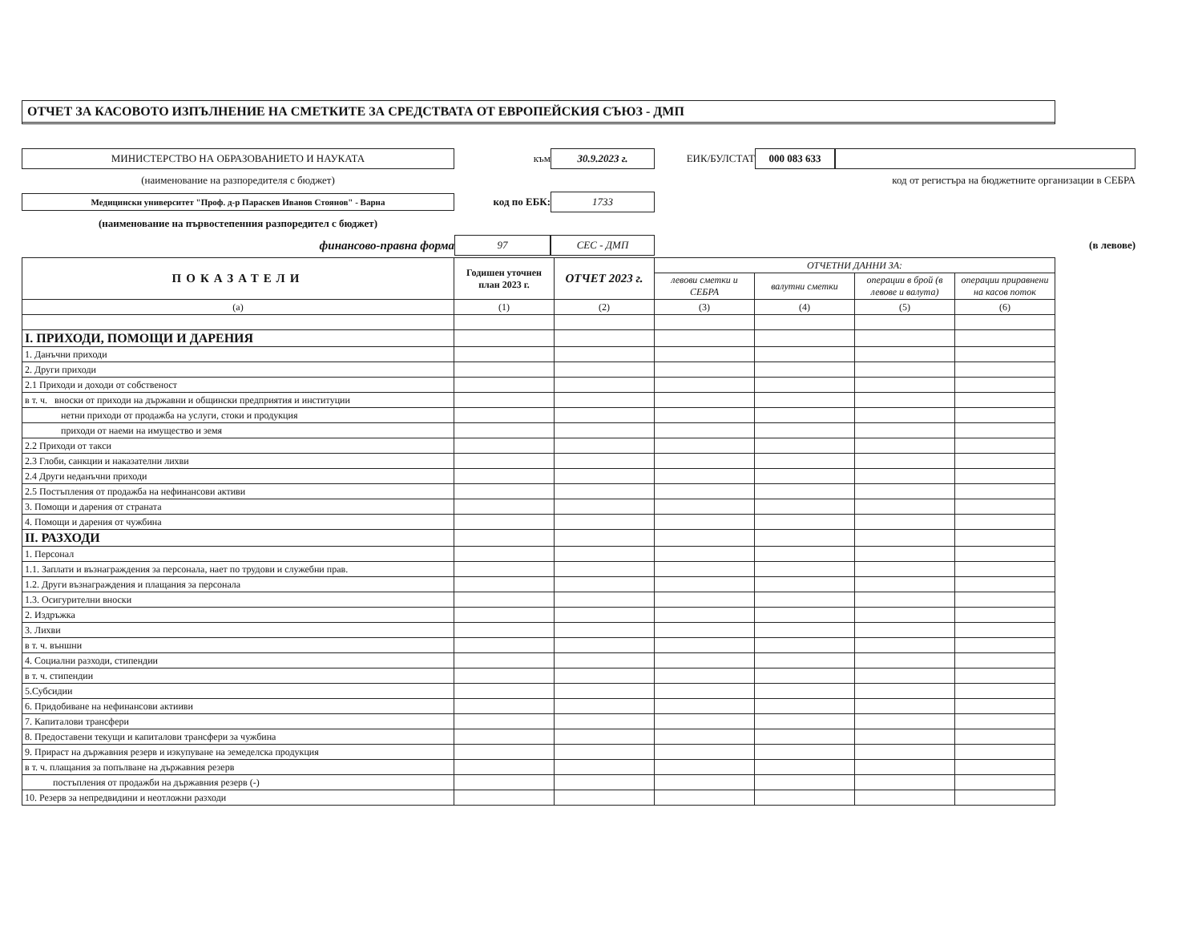ОТЧЕТ ЗА КАСОВОТО ИЗПЪЛНЕНИЕ НА СМЕТКИТЕ ЗА СРЕДСТВАТА ОТ ЕВРОПЕЙСКИЯ СЪЮЗ - ДМП
МИНИСТЕРСТВО НА ОБРАЗОВАНИЕТО И НАУКАТА
към
30.9.2023 г.
ЕИК/БУЛСТАТ
000 083 633
(наименование на разпоредителя с бюджет)
код от регистъра на бюджетните организации в СЕБРА
Медицински университет "Проф. д-р Параскев Иванов Стоянов" - Варна
код по ЕБК:
1733
(наименование на първостепенния разпоредител с бюджет)
финансово-правна форма
97
СЕС - ДМП
(в левове)
| ПОКАЗАТЕЛИ | Годишен уточнен план 2023 г. | ОТЧЕТ 2023 г. | ОТЧЕТНИ ДАННИ ЗА: | | | |
| --- | --- | --- | --- | --- | --- | --- |
| | | | левови сметки и СЕБРА | валутни сметки | операции в брой (в левове и валута) | операции приравнени на касов поток |
| (а) | (1) | (2) | (3) | (4) | (5) | (6) |
| I. ПРИХОДИ, ПОМОЩИ И ДАРЕНИЯ | | | | | | |
| 1. Данъчни приходи | | | | | | |
| 2. Други приходи | | | | | | |
| 2.1 Приходи и доходи от собственост | | | | | | |
| в т. ч. вноски от приходи на държавни и общински предприятия и институции | | | | | | |
| нетни приходи от продажба на услуги, стоки и продукция | | | | | | |
| приходи от наеми на имущество и земя | | | | | | |
| 2.2 Приходи от такси | | | | | | |
| 2.3 Глоби, санкции и наказателни лихви | | | | | | |
| 2.4 Други неданъчни приходи | | | | | | |
| 2.5 Постъпления от продажба на нефинансови активи | | | | | | |
| 3. Помощи и дарения от страната | | | | | | |
| 4. Помощи и дарения от чужбина | | | | | | |
| II. РАЗХОДИ | | | | | | |
| 1. Персонал | | | | | | |
| 1.1. Заплати и възнаграждения за персонала, нает по трудови и служебни прав. | | | | | | |
| 1.2. Други възнаграждения и плащания за персонала | | | | | | |
| 1.3. Осигурителни вноски | | | | | | |
| 2. Издръжка | | | | | | |
| 3. Лихви | | | | | | |
| в т. ч. външни | | | | | | |
| 4. Социални разходи, стипендии | | | | | | |
| в т. ч. стипендии | | | | | | |
| 5.Субсидии | | | | | | |
| 6. Придобиване на нефинансови актииви | | | | | | |
| 7. Капиталови трансфери | | | | | | |
| 8. Предоставени текущи и капиталови трансфери за чужбина | | | | | | |
| 9. Прираст на държавния резерв и изкупуване на земеделска продукция | | | | | | |
| в т. ч. плащания за попълване на държавния резерв | | | | | | |
| постъпления от продажби на държавния резерв (-) | | | | | | |
| 10. Резерв за непредвидини и неотложни разходи | | | | | | |